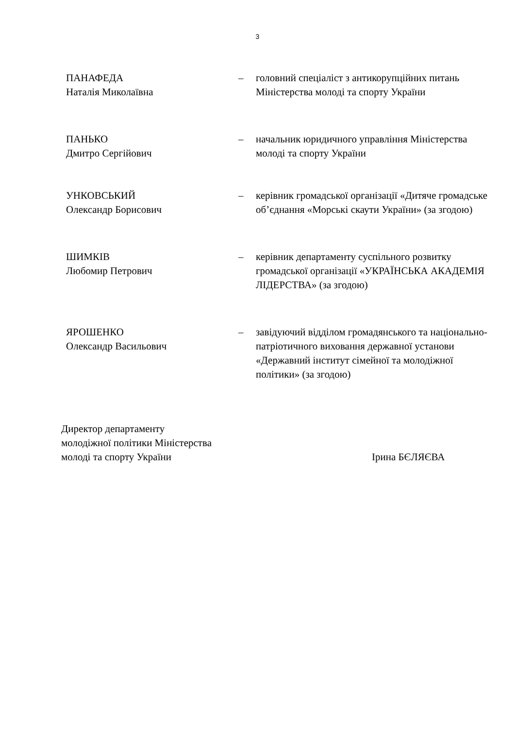3
ПАНАФЕДА
Наталія Миколаївна
– головний спеціаліст з антикорупційних питань Міністерства молоді та спорту України
ПАНЬКО
Дмитро Сергійович
– начальник юридичного управління Міністерства молоді та спорту України
УНКОВСЬКИЙ
Олександр Борисович
– керівник громадської організації «Дитяче громадське об’єднання «Морські скаути України» (за згодою)
ШИМКІВ
Любомир Петрович
– керівник департаменту суспільного розвитку громадської організації «УКРАЇНСЬКА АКАДЕМІЯ ЛІДЕРСТВА» (за згодою)
ЯРОШЕНКО
Олександр Васильович
– завідуючий відділом громадянського та національно-патріотичного виховання державної установи «Державний інститут сімейної та молодіжної політики» (за згодою)
Директор департаменту
молодіжної політики Міністерства
молоді та спорту України
Ірина БЄЛЯЄВА